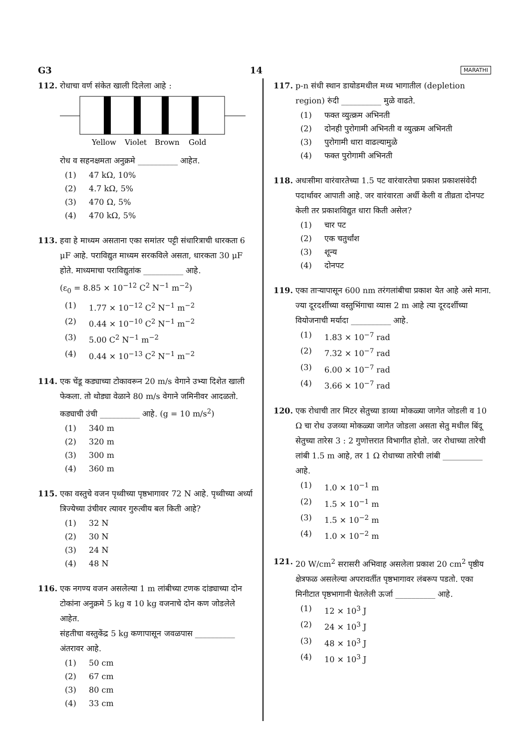G3 14 MARATHI
112. रोधाचा वर्ण संकेत खाली दिलेला आहे :
Yellow
Violet
Brown
Gold
रोध व सहनक्षमता अनुक्रमे __________ आहेत.
(1) 47 kΩ, 10%
(2) 4.7 kΩ, 5%
(3) 470 Ω, 5%
(4) 470 kΩ, 5%
113. हवा हे माध्यम असताना एका समांतर पट्टी संधारित्राची धारकता 6 μF आहे. पराविद्युत माध्यम सरकविले असता, धारकता 30 μF होते. माध्यमाचा पराविद्युतांक __________ आहे.
(ε<sub>0</sub> = 8.85 × 10<sup>−12</sup> C<sup>2</sup> N<sup>−1</sup> m<sup>−2</sup>)
(1) 1.77 × 10<sup>−12</sup> C<sup>2</sup> N<sup>−1</sup> m<sup>−2</sup>
(2) 0.44 × 10<sup>−10</sup> C<sup>2</sup> N<sup>−1</sup> m<sup>−2</sup>
(3) 5.00 C<sup>2</sup> N<sup>−1</sup> m<sup>−2</sup>
(4) 0.44 × 10<sup>−13</sup> C<sup>2</sup> N<sup>−1</sup> m<sup>−2</sup>
114. एक चेंडू कड्याच्या टोकावरून 20 m/s वेगाने उभ्या दिशेत खाली फेकला. तो थोड्या वेळाने 80 m/s वेगाने जमिनीवर आदळतो. कड्याची उंची __________ आहे. (g = 10 m/s<sup>2</sup>)
(1) 340 m
(2) 320 m
(3) 300 m
(4) 360 m
115. एका वस्तुचे वजन पृथ्वीच्या पृष्ठभागावर 72 N आहे. पृथ्वीच्या अर्ध्या त्रिज्येच्या उंचीवर त्यावर गुरुत्वीय बल किती आहे?
(1) 32 N
(2) 30 N
(3) 24 N
(4) 48 N
116. एक नगण्य वजन असलेल्या 1 m लांबीच्या टणक दांड्याच्या दोन टोकांना अनुक्रमे 5 kg व 10 kg वजनाचे दोन कण जोडलेले आहेत.
संहतीचा वस्तुकेंद्र 5 kg कणापासून जवळपास __________ अंतरावर आहे.
(1) 50 cm
(2) 67 cm
(3) 80 cm
(4) 33 cm
117. p-n संधी स्थान डायोडमधील मध्य भागातील (depletion region) रुंदी __________ मुळे वाढते.
(1) फक्त व्युत्क्रम अभिनती
(2) दोनही पुरोगामी अभिनती व व्युत्क्रम अभिनती
(3) पुरोगामी धारा वाढल्यामुळे
(4) फक्त पुरोगामी अभिनती
118. अधःसीमा वारंवारतेच्या 1.5 पट वारंवारतेचा प्रकाश प्रकाशसंवेदी पदार्थावर आपाती आहे. जर वारंवारता अर्धी केली व तीव्रता दोनपट केली तर प्रकाशविद्युत धारा किती असेल?
(1) चार पट
(2) एक चतुर्थांश
(3) शून्य
(4) दोनपट
119. एका ताऱ्यापासून 600 nm तरंगलांबीचा प्रकाश येत आहे असे माना. ज्या दूरदर्शीच्या वस्तुभिंगाचा व्यास 2 m आहे त्या दूरदर्शीच्या वियोजनाची मर्यादा __________ आहे.
(1) 1.83 × 10<sup>−7</sup> rad
(2) 7.32 × 10<sup>−7</sup> rad
(3) 6.00 × 10<sup>−7</sup> rad
(4) 3.66 × 10<sup>−7</sup> rad
120. एक रोधाची तार मिटर सेतुच्या डाव्या मोकळ्या जागेत जोडली व 10 Ω चा रोध उजव्या मोकळ्या जागेत जोडला असता सेतु मधील बिंदू सेतुच्या तारेस 3 : 2 गुणोत्तरात विभागीत होतो. जर रोधाच्या तारेची लांबी 1.5 m आहे, तर 1 Ω रोधाच्या तारेची लांबी __________ आहे.
(1) 1.0 × 10<sup>−1</sup> m
(2) 1.5 × 10<sup>−1</sup> m
(3) 1.5 × 10<sup>−2</sup> m
(4) 1.0 × 10<sup>−2</sup> m
121. 20 W/cm<sup>2</sup> सरासरी अभिवाह असलेला प्रकाश 20 cm<sup>2</sup> पृष्ठीय क्षेत्रफळ असलेल्या अपरावर्तीत पृष्ठभागावर लंबरूप पडतो. एका मिनीटात पृष्ठभागानी घेतलेली ऊर्जा __________ आहे.
(1) 12 × 10<sup>3</sup> J
(2) 24 × 10<sup>3</sup> J
(3) 48 × 10<sup>3</sup> J
(4) 10 × 10<sup>3</sup> J